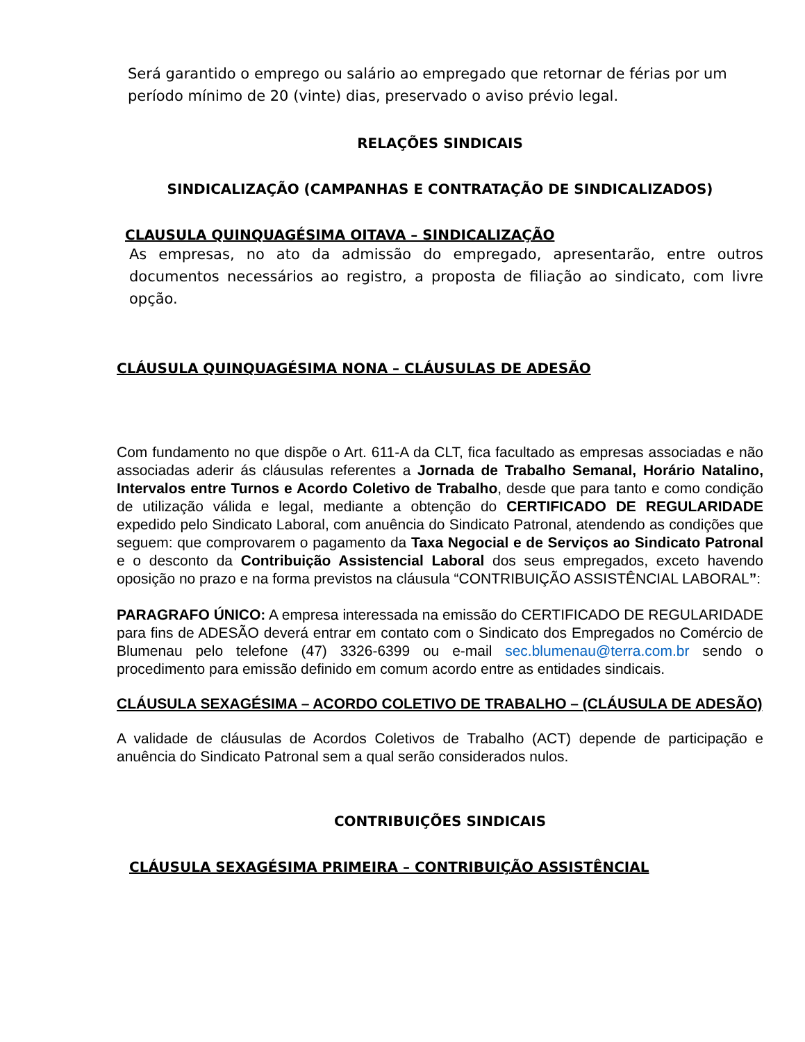Será garantido o emprego ou salário ao empregado que retornar de férias por um período mínimo de 20 (vinte) dias, preservado o aviso prévio legal.
RELAÇÕES SINDICAIS
SINDICALIZAÇÃO (CAMPANHAS E CONTRATAÇÃO DE SINDICALIZADOS)
CLAUSULA QUINQUAGÉSIMA OITAVA – SINDICALIZAÇÃO
As empresas, no ato da admissão do empregado, apresentarão, entre outros documentos necessários ao registro, a proposta de filiação ao sindicato, com livre opção.
CLÁUSULA QUINQUAGÉSIMA NONA – CLÁUSULAS DE ADESÃO
Com fundamento no que dispõe o Art. 611-A da CLT, fica facultado as empresas associadas e não associadas aderir ás cláusulas referentes a Jornada de Trabalho Semanal, Horário Natalino, Intervalos entre Turnos e Acordo Coletivo de Trabalho, desde que para tanto e como condição de utilização válida e legal, mediante a obtenção do CERTIFICADO DE REGULARIDADE expedido pelo Sindicato Laboral, com anuência do Sindicato Patronal, atendendo as condições que seguem: que comprovarem o pagamento da Taxa Negocial e de Serviços ao Sindicato Patronal e o desconto da Contribuição Assistencial Laboral dos seus empregados, exceto havendo oposição no prazo e na forma previstos na cláusula “CONTRIBUIÇÃO ASSISTÊNCIAL LABORAL”:
PARAGRAFO ÚNICO: A empresa interessada na emissão do CERTIFICADO DE REGULARIDADE para fins de ADESÃO deverá entrar em contato com o Sindicato dos Empregados no Comércio de Blumenau pelo telefone (47) 3326-6399 ou e-mail sec.blumenau@terra.com.br sendo o procedimento para emissão definido em comum acordo entre as entidades sindicais.
CLÁUSULA SEXAGÉSIMA – ACORDO COLETIVO DE TRABALHO – (CLÁUSULA DE ADESÃO)
A validade de cláusulas de Acordos Coletivos de Trabalho (ACT) depende de participação e anuência do Sindicato Patronal sem a qual serão considerados nulos.
CONTRIBUIÇÕES SINDICAIS
CLÁUSULA SEXAGÉSIMA PRIMEIRA – CONTRIBUIÇÃO ASSISTÊNCIAL